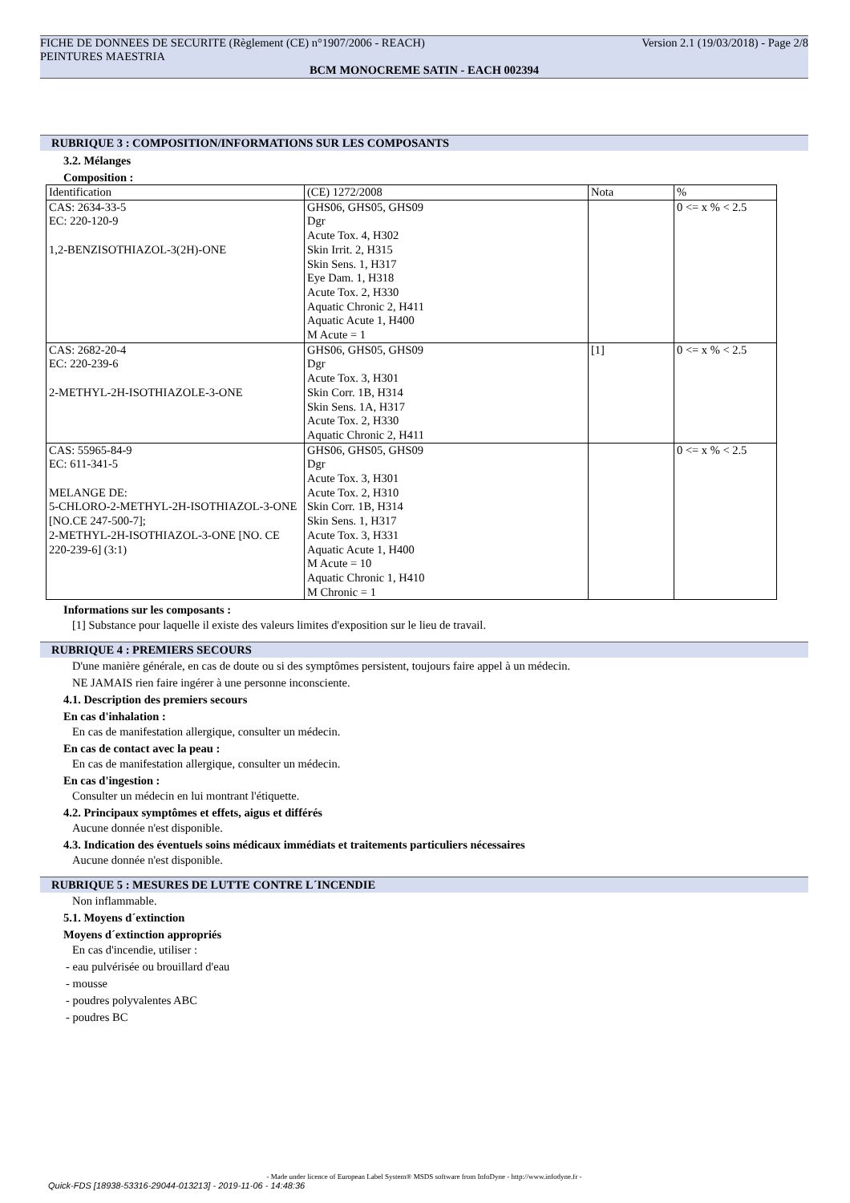FICHE DE DONNEES DE SECURITE (Règlement (CE) n°1907/2006 - REACH) Version 2.1 (19/03/2018) - Page 2/8
PEINTURES MAESTRIA
BCM MONOCREME SATIN - EACH 002394
RUBRIQUE 3 : COMPOSITION/INFORMATIONS SUR LES COMPOSANTS
3.2. Mélanges
Composition :
| Identification | (CE) 1272/2008 | Nota | % |
| CAS: 2634-33-5 EC: 220-120-9 1,2-BENZISOTHIAZOL-3(2H)-ONE | GHS06, GHS05, GHS09 Dgr Acute Tox. 4, H302 Skin Irrit. 2, H315 Skin Sens. 1, H317 Eye Dam. 1, H318 Acute Tox. 2, H330 Aquatic Chronic 2, H411 Aquatic Acute 1, H400 M Acute = 1 | | 0 <= x % < 2.5 |
| CAS: 2682-20-4 EC: 220-239-6 2-METHYL-2H-ISOTHIAZOLE-3-ONE | GHS06, GHS05, GHS09 Dgr Acute Tox. 3, H301 Skin Corr. 1B, H314 Skin Sens. 1A, H317 Acute Tox. 2, H330 Aquatic Chronic 2, H411 | [1] | 0 <= x % < 2.5 |
| CAS: 55965-84-9 EC: 611-341-5 MELANGE DE: 5-CHLORO-2-METHYL-2H-ISOTHIAZOL-3-ONE [NO.CE 247-500-7]; 2-METHYL-2H-ISOTHIAZOL-3-ONE [NO. CE 220-239-6] (3:1) | GHS06, GHS05, GHS09 Dgr Acute Tox. 3, H301 Acute Tox. 2, H310 Skin Corr. 1B, H314 Skin Sens. 1, H317 Acute Tox. 3, H331 Aquatic Acute 1, H400 M Acute = 10 Aquatic Chronic 1, H410 M Chronic = 1 | | 0 <= x % < 2.5 |
Informations sur les composants :
[1] Substance pour laquelle il existe des valeurs limites d'exposition sur le lieu de travail.
RUBRIQUE 4 : PREMIERS SECOURS
D'une manière générale, en cas de doute ou si des symptômes persistent, toujours faire appel à un médecin.
NE JAMAIS rien faire ingérer à une personne inconsciente.
4.1. Description des premiers secours
En cas d'inhalation :
En cas de manifestation allergique, consulter un médecin.
En cas de contact avec la peau :
En cas de manifestation allergique, consulter un médecin.
En cas d'ingestion :
Consulter un médecin en lui montrant l'étiquette.
4.2. Principaux symptômes et effets, aigus et différés
Aucune donnée n'est disponible.
4.3. Indication des éventuels soins médicaux immédiats et traitements particuliers nécessaires
Aucune donnée n'est disponible.
RUBRIQUE 5 : MESURES DE LUTTE CONTRE L´INCENDIE
Non inflammable.
5.1. Moyens d´extinction
Moyens d´extinction appropriés
En cas d'incendie, utiliser :
- eau pulvérisée ou brouillard d'eau
- mousse
- poudres polyvalentes ABC
- poudres BC
- Made under licence of European Label System® MSDS software from InfoDyne - http://www.infodyne.fr -
Quick-FDS [18938-53316-29044-013213] - 2019-11-06 - 14:48:36